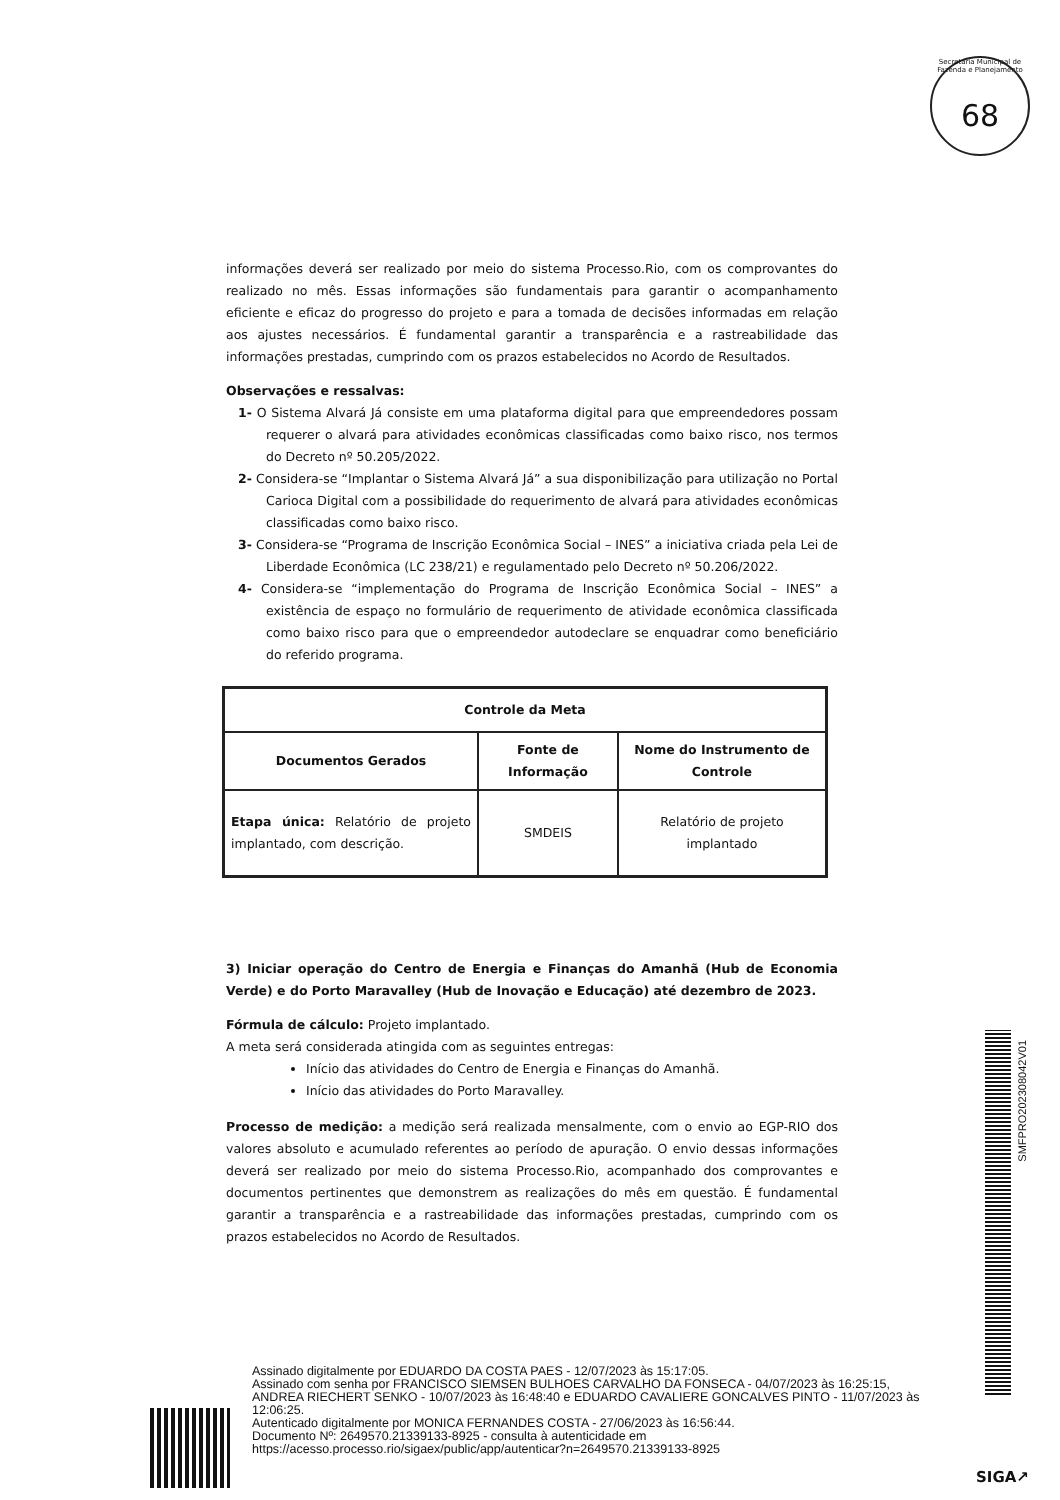Secretaria Municipal de Fazenda e Planejamento
68
informações deverá ser realizado por meio do sistema Processo.Rio, com os comprovantes do realizado no mês. Essas informações são fundamentais para garantir o acompanhamento eficiente e eficaz do progresso do projeto e para a tomada de decisões informadas em relação aos ajustes necessários. É fundamental garantir a transparência e a rastreabilidade das informações prestadas, cumprindo com os prazos estabelecidos no Acordo de Resultados.
Observações e ressalvas:
1- O Sistema Alvará Já consiste em uma plataforma digital para que empreendedores possam requerer o alvará para atividades econômicas classificadas como baixo risco, nos termos do Decreto nº 50.205/2022.
2- Considera-se “Implantar o Sistema Alvará Já” a sua disponibilização para utilização no Portal Carioca Digital com a possibilidade do requerimento de alvará para atividades econômicas classificadas como baixo risco.
3- Considera-se “Programa de Inscrição Econômica Social – INES” a iniciativa criada pela Lei de Liberdade Econômica (LC 238/21) e regulamentado pelo Decreto nº 50.206/2022.
4- Considera-se “implementação do Programa de Inscrição Econômica Social – INES” a existência de espaço no formulário de requerimento de atividade econômica classificada como baixo risco para que o empreendedor autodeclare se enquadrar como beneficiário do referido programa.
| Controle da Meta | | |
| --- | --- | --- |
| Documentos Gerados | Fonte de Informação | Nome do Instrumento de Controle |
| Etapa única: Relatório de projeto implantado, com descrição. | SMDEIS | Relatório de projeto implantado |
3) Iniciar operação do Centro de Energia e Finanças do Amanhã (Hub de Economia Verde) e do Porto Maravalley (Hub de Inovação e Educação) até dezembro de 2023.
Fórmula de cálculo: Projeto implantado.
A meta será considerada atingida com as seguintes entregas:
Início das atividades do Centro de Energia e Finanças do Amanhã.
Início das atividades do Porto Maravalley.
Processo de medição: a medição será realizada mensalmente, com o envio ao EGP-RIO dos valores absoluto e acumulado referentes ao período de apuração. O envio dessas informações deverá ser realizado por meio do sistema Processo.Rio, acompanhado dos comprovantes e documentos pertinentes que demonstrem as realizações do mês em questão. É fundamental garantir a transparência e a rastreabilidade das informações prestadas, cumprindo com os prazos estabelecidos no Acordo de Resultados.
SMFPRO202308042V01
Assinado digitalmente por EDUARDO DA COSTA PAES - 12/07/2023 às 15:17:05.
Assinado com senha por FRANCISCO SIEMSEN BULHOES CARVALHO DA FONSECA - 04/07/2023 às 16:25:15, ANDREA RIECHERT SENKO - 10/07/2023 às 16:48:40 e EDUARDO CAVALIERE GONCALVES PINTO - 11/07/2023 às 12:06:25.
Autenticado digitalmente por MONICA FERNANDES COSTA - 27/06/2023 às 16:56:44.
Documento Nº: 2649570.21339133-8925 - consulta à autenticidade em
https://acesso.processo.rio/sigaex/public/app/autenticar?n=2649570.21339133-8925
SIGA↗